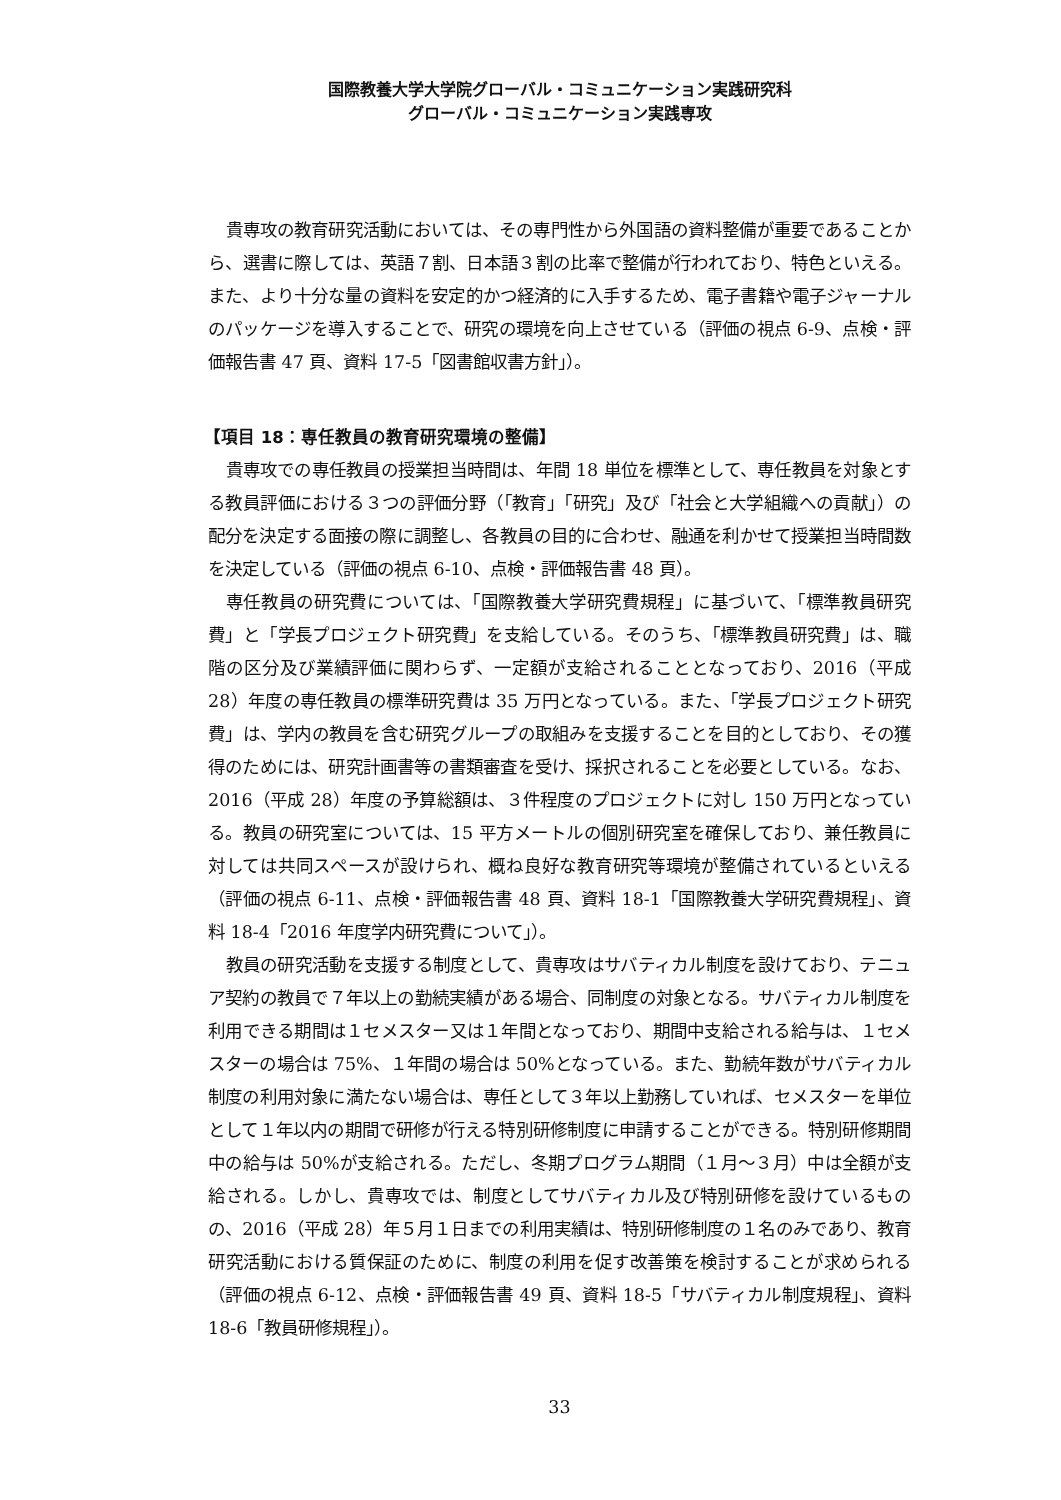国際教養大学大学院グローバル・コミュニケーション実践研究科
グローバル・コミュニケーション実践専攻
貴専攻の教育研究活動においては、その専門性から外国語の資料整備が重要であることから、選書に際しては、英語７割、日本語３割の比率で整備が行われており、特色といえる。また、より十分な量の資料を安定的かつ経済的に入手するため、電子書籍や電子ジャーナルのパッケージを導入することで、研究の環境を向上させている（評価の視点 6-9、点検・評価報告書 47 頁、資料 17-5「図書館収書方針」）。
【項目 18：専任教員の教育研究環境の整備】
貴専攻での専任教員の授業担当時間は、年間 18 単位を標準として、専任教員を対象とする教員評価における３つの評価分野（「教育」「研究」及び「社会と大学組織への貢献」）の配分を決定する面接の際に調整し、各教員の目的に合わせ、融通を利かせて授業担当時間数を決定している（評価の視点 6-10、点検・評価報告書 48 頁）。
専任教員の研究費については、「国際教養大学研究費規程」に基づいて、「標準教員研究費」と「学長プロジェクト研究費」を支給している。そのうち、「標準教員研究費」は、職階の区分及び業績評価に関わらず、一定額が支給されることとなっており、2016（平成 28）年度の専任教員の標準研究費は 35 万円となっている。また、「学長プロジェクト研究費」は、学内の教員を含む研究グループの取組みを支援することを目的としており、その獲得のためには、研究計画書等の書類審査を受け、採択されることを必要としている。なお、2016（平成 28）年度の予算総額は、３件程度のプロジェクトに対し 150 万円となっている。教員の研究室については、15 平方メートルの個別研究室を確保しており、兼任教員に対しては共同スペースが設けられ、概ね良好な教育研究等環境が整備されているといえる（評価の視点 6-11、点検・評価報告書 48 頁、資料 18-1「国際教養大学研究費規程」、資料 18-4「2016 年度学内研究費について」）。
教員の研究活動を支援する制度として、貴専攻はサバティカル制度を設けており、テニュア契約の教員で７年以上の勤続実績がある場合、同制度の対象となる。サバティカル制度を利用できる期間は１セメスター又は１年間となっており、期間中支給される給与は、１セメスターの場合は 75%、１年間の場合は 50%となっている。また、勤続年数がサバティカル制度の利用対象に満たない場合は、専任として３年以上勤務していれば、セメスターを単位として１年以内の期間で研修が行える特別研修制度に申請することができる。特別研修期間中の給与は 50%が支給される。ただし、冬期プログラム期間（１月～３月）中は全額が支給される。しかし、貴専攻では、制度としてサバティカル及び特別研修を設けているものの、2016（平成 28）年５月１日までの利用実績は、特別研修制度の１名のみであり、教育研究活動における質保証のために、制度の利用を促す改善策を検討することが求められる（評価の視点 6-12、点検・評価報告書 49 頁、資料 18-5「サバティカル制度規程」、資料 18-6「教員研修規程」）。
33